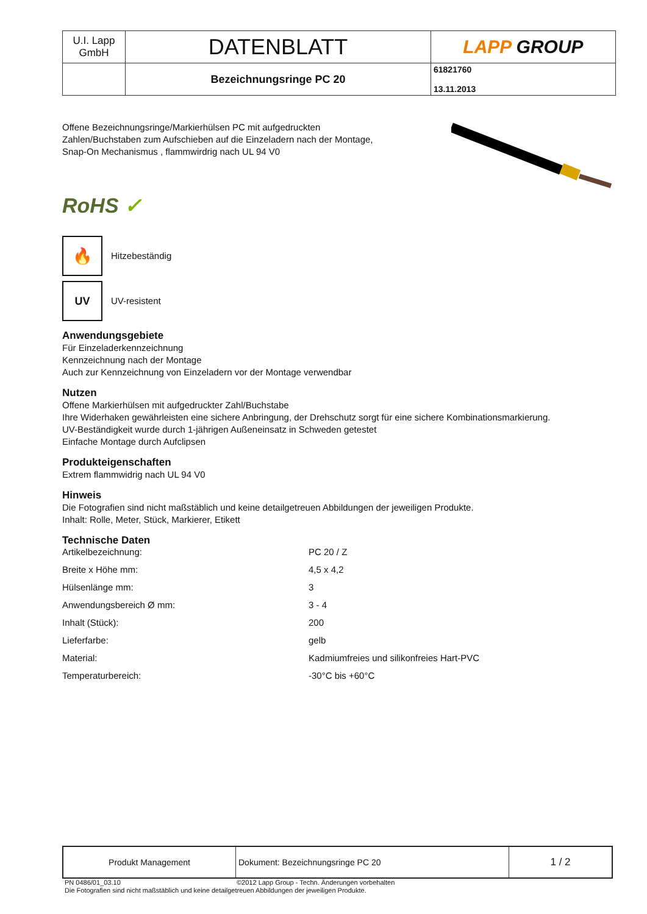| U.I. Lapp GmbH | DATENBLATT | LAPP GROUP |
| | Bezeichnungsringe PC 20 | 61821760 13.11.2013 |
Offene Bezeichnungsringe/Markierhülsen PC mit aufgedruckten
Zahlen/Buchstaben zum Aufschieben auf die Einzeladern nach der Montage,
Snap-On Mechanismus , flammwirdrig nach UL 94 V0
RoHS ✓
🔥
Hitzebeständig
UV
UV-resistent
Anwendungsgebiete
Für Einzeladerkennzeichnung
Kennzeichnung nach der Montage
Auch zur Kennzeichnung von Einzeladern vor der Montage verwendbar
Nutzen
Offene Markierhülsen mit aufgedruckter Zahl/Buchstabe
Ihre Widerhaken gewährleisten eine sichere Anbringung, der Drehschutz sorgt für eine sichere Kombinationsmarkierung.
UV-Beständigkeit wurde durch 1-jährigen Außeneinsatz in Schweden getestet
Einfache Montage durch Aufclipsen
Produkteigenschaften
Extrem flammwidrig nach UL 94 V0
Hinweis
Die Fotografien sind nicht maßstäblich und keine detailgetreuen Abbildungen der jeweiligen Produkte.
Inhalt: Rolle, Meter, Stück, Markierer, Etikett
Technische Daten
| Artikelbezeichnung: | PC 20 / Z |
| Breite x Höhe mm: | 4,5 x 4,2 |
| Hülsenlänge mm: | 3 |
| Anwendungsbereich Ø mm: | 3 - 4 |
| Inhalt (Stück): | 200 |
| Lieferfarbe: | gelb |
| Material: | Kadmiumfreies und silikonfreies Hart-PVC |
| Temperaturbereich: | -30°C bis +60°C |
| Produkt Management | Dokument: Bezeichnungsringe PC 20 | 1 / 2 |
PN 0486/01_03.10 ©2012 Lapp Group - Techn. Änderungen vorbehalten
Die Fotografien sind nicht maßstäblich und keine detailgetreuen Abbildungen der jeweiligen Produkte.